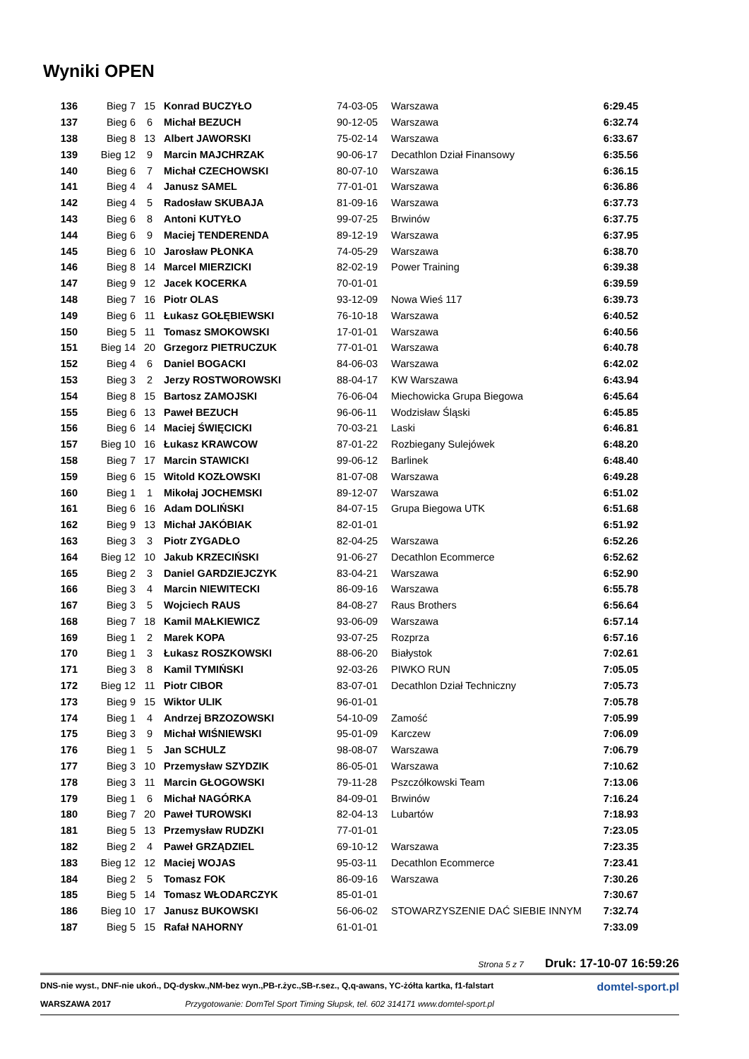Wyniki OPEN
| 136 | Bieg 7 | 15 | Konrad BUCZYŁO | 74-03-05 | Warszawa | 6:29.45 |
| 137 | Bieg 6 | 6 | Michał BEZUCH | 90-12-05 | Warszawa | 6:32.74 |
| 138 | Bieg 8 | 13 | Albert JAWORSKI | 75-02-14 | Warszawa | 6:33.67 |
| 139 | Bieg 12 | 9 | Marcin MAJCHRZAK | 90-06-17 | Decathlon Dział Finansowy | 6:35.56 |
| 140 | Bieg 6 | 7 | Michał CZECHOWSKI | 80-07-10 | Warszawa | 6:36.15 |
| 141 | Bieg 4 | 4 | Janusz SAMEL | 77-01-01 | Warszawa | 6:36.86 |
| 142 | Bieg 4 | 5 | Radosław SKUBAJA | 81-09-16 | Warszawa | 6:37.73 |
| 143 | Bieg 6 | 8 | Antoni KUTYŁO | 99-07-25 | Brwinów | 6:37.75 |
| 144 | Bieg 6 | 9 | Maciej TENDERENDA | 89-12-19 | Warszawa | 6:37.95 |
| 145 | Bieg 6 | 10 | Jarosław PŁONKA | 74-05-29 | Warszawa | 6:38.70 |
| 146 | Bieg 8 | 14 | Marcel MIERZICKI | 82-02-19 | Power Training | 6:39.38 |
| 147 | Bieg 9 | 12 | Jacek KOCERKA | 70-01-01 | | 6:39.59 |
| 148 | Bieg 7 | 16 | Piotr OLAS | 93-12-09 | Nowa Wieś 117 | 6:39.73 |
| 149 | Bieg 6 | 11 | Łukasz GOŁĘBIEWSKI | 76-10-18 | Warszawa | 6:40.52 |
| 150 | Bieg 5 | 11 | Tomasz SMOKOWSKI | 17-01-01 | Warszawa | 6:40.56 |
| 151 | Bieg 14 | 20 | Grzegorz PIETRUCZUK | 77-01-01 | Warszawa | 6:40.78 |
| 152 | Bieg 4 | 6 | Daniel BOGACKI | 84-06-03 | Warszawa | 6:42.02 |
| 153 | Bieg 3 | 2 | Jerzy ROSTWOROWSKI | 88-04-17 | KW Warszawa | 6:43.94 |
| 154 | Bieg 8 | 15 | Bartosz ZAMOJSKI | 76-06-04 | Miechowicka Grupa Biegowa | 6:45.64 |
| 155 | Bieg 6 | 13 | Paweł BEZUCH | 96-06-11 | Wodzisław Śląski | 6:45.85 |
| 156 | Bieg 6 | 14 | Maciej ŚWIĘCICKI | 70-03-21 | Laski | 6:46.81 |
| 157 | Bieg 10 | 16 | Łukasz KRAWCOW | 87-01-22 | Rozbiegany Sulejówek | 6:48.20 |
| 158 | Bieg 7 | 17 | Marcin STAWICKI | 99-06-12 | Barlinek | 6:48.40 |
| 159 | Bieg 6 | 15 | Witold KOZŁOWSKI | 81-07-08 | Warszawa | 6:49.28 |
| 160 | Bieg 1 | 1 | Mikołaj JOCHEMSKI | 89-12-07 | Warszawa | 6:51.02 |
| 161 | Bieg 6 | 16 | Adam DOLIŃSKI | 84-07-15 | Grupa Biegowa UTK | 6:51.68 |
| 162 | Bieg 9 | 13 | Michał JAKÓBIAK | 82-01-01 | | 6:51.92 |
| 163 | Bieg 3 | 3 | Piotr ZYGADŁO | 82-04-25 | Warszawa | 6:52.26 |
| 164 | Bieg 12 | 10 | Jakub KRZECIŃSKI | 91-06-27 | Decathlon Ecommerce | 6:52.62 |
| 165 | Bieg 2 | 3 | Daniel GARDZIEJCZYK | 83-04-21 | Warszawa | 6:52.90 |
| 166 | Bieg 3 | 4 | Marcin NIEWITECKI | 86-09-16 | Warszawa | 6:55.78 |
| 167 | Bieg 3 | 5 | Wojciech RAUS | 84-08-27 | Raus Brothers | 6:56.64 |
| 168 | Bieg 7 | 18 | Kamil MAŁKIEWICZ | 93-06-09 | Warszawa | 6:57.14 |
| 169 | Bieg 1 | 2 | Marek KOPA | 93-07-25 | Rozprza | 6:57.16 |
| 170 | Bieg 1 | 3 | Łukasz ROSZKOWSKI | 88-06-20 | Białystok | 7:02.61 |
| 171 | Bieg 3 | 8 | Kamil TYMIŃSKI | 92-03-26 | PIWKO RUN | 7:05.05 |
| 172 | Bieg 12 | 11 | Piotr CIBOR | 83-07-01 | Decathlon Dział Techniczny | 7:05.73 |
| 173 | Bieg 9 | 15 | Wiktor ULIK | 96-01-01 | | 7:05.78 |
| 174 | Bieg 1 | 4 | Andrzej BRZOZOWSKI | 54-10-09 | Zamość | 7:05.99 |
| 175 | Bieg 3 | 9 | Michał WIŚNIEWSKI | 95-01-09 | Karczew | 7:06.09 |
| 176 | Bieg 1 | 5 | Jan SCHULZ | 98-08-07 | Warszawa | 7:06.79 |
| 177 | Bieg 3 | 10 | Przemysław SZYDZIK | 86-05-01 | Warszawa | 7:10.62 |
| 178 | Bieg 3 | 11 | Marcin GŁOGOWSKI | 79-11-28 | Pszczółkowski Team | 7:13.06 |
| 179 | Bieg 1 | 6 | Michał NAGÓRKA | 84-09-01 | Brwinów | 7:16.24 |
| 180 | Bieg 7 | 20 | Paweł TUROWSKI | 82-04-13 | Lubartów | 7:18.93 |
| 181 | Bieg 5 | 13 | Przemysław RUDZKI | 77-01-01 | | 7:23.05 |
| 182 | Bieg 2 | 4 | Paweł GRZĄDZIEL | 69-10-12 | Warszawa | 7:23.35 |
| 183 | Bieg 12 | 12 | Maciej WOJAS | 95-03-11 | Decathlon Ecommerce | 7:23.41 |
| 184 | Bieg 2 | 5 | Tomasz FOK | 86-09-16 | Warszawa | 7:30.26 |
| 185 | Bieg 5 | 14 | Tomasz WŁODARCZYK | 85-01-01 | | 7:30.67 |
| 186 | Bieg 10 | 17 | Janusz BUKOWSKI | 56-06-02 | STOWARZYSZENIE DAĆ SIEBIE INNYM | 7:32.74 |
| 187 | Bieg 5 | 15 | Rafał NAHORNY | 61-01-01 | | 7:33.09 |
Strona 5 z 7 Druk: 17-10-07 16:59:26
DNS-nie wyst., DNF-nie ukoń., DQ-dyskw.,NM-bez wyn.,PB-r.życ.,SB-r.sez., Q,q-awans, YC-żółta kartka, f1-falstart domtel-sport.pl
WARSZAWA 2017 Przygotowanie: DomTel Sport Timing Słupsk, tel. 602 314171 www.domtel-sport.pl